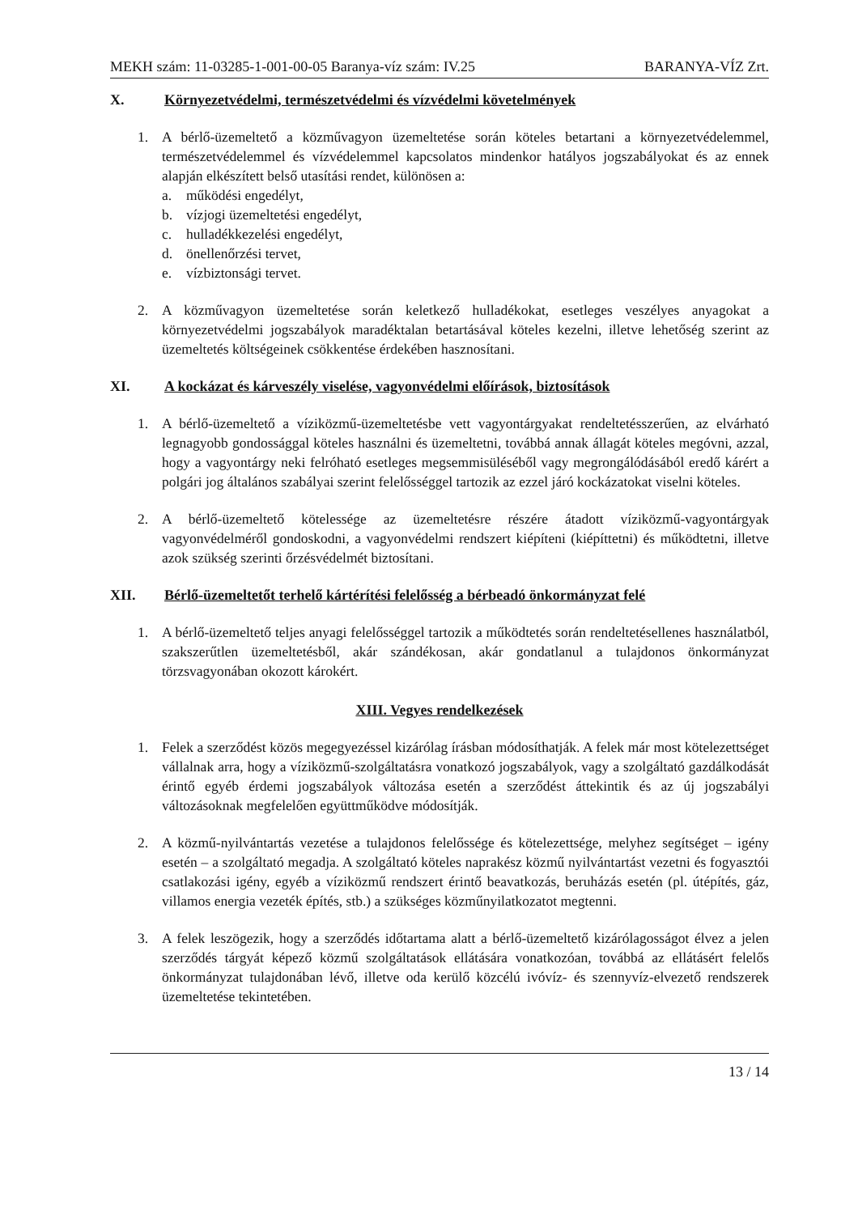MEKH szám: 11-03285-1-001-00-05 Baranya-víz szám: IV.25 BARANYA-VÍZ Zrt.
X. Környezetvédelmi, természetvédelmi és vízvédelmi követelmények
1. A bérlő-üzemeltető a közművagyon üzemeltetése során köteles betartani a környezetvédelemmel, természetvédelemmel és vízvédelemmel kapcsolatos mindenkor hatályos jogszabályokat és az ennek alapján elkészített belső utasítási rendet, különösen a:
a. működési engedélyt,
b. vízjogi üzemeltetési engedélyt,
c. hulladékkezelési engedélyt,
d. önellenőrzési tervet,
e. vízbiztonsági tervet.
2. A közművagyon üzemeltetése során keletkező hulladékokat, esetleges veszélyes anyagokat a környezetvédelmi jogszabályok maradéktalan betartásával köteles kezelni, illetve lehetőség szerint az üzemeltetés költségeinek csökkentése érdekében hasznosítani.
XI. A kockázat és kárveszély viselése, vagyonvédelmi előírások, biztosítások
1. A bérlő-üzemeltető a víziközmű-üzemeltetésbe vett vagyontárgyakat rendeltetésszerűen, az elvárható legnagyobb gondossággal köteles használni és üzemeltetni, továbbá annak állagát köteles megóvni, azzal, hogy a vagyontárgy neki felróható esetleges megsemmisüléséből vagy megrongálódásából eredő kárért a polgári jog általános szabályai szerint felelősséggel tartozik az ezzel járó kockázatokat viselni köteles.
2. A bérlő-üzemeltető kötelessége az üzemeltetésre részére átadott víziközmű-vagyontárgyak vagyonvédelméről gondoskodni, a vagyonvédelmi rendszert kiépíteni (kiépíttetni) és működtetni, illetve azok szükség szerinti őrzésvédelmét biztosítani.
XII. Bérlő-üzemeltetőt terhelő kártérítési felelősség a bérbeadó önkormányzat felé
1. A bérlő-üzemeltető teljes anyagi felelősséggel tartozik a működtetés során rendeltetésellenes használatból, szakszerűtlen üzemeltetésből, akár szándékosan, akár gondatlanul a tulajdonos önkormányzat törzsvagyonában okozott károkért.
XIII. Vegyes rendelkezések
1. Felek a szerződést közös megegyezéssel kizárólag írásban módosíthatják. A felek már most kötelezettséget vállalnak arra, hogy a víziközmű-szolgáltatásra vonatkozó jogszabályok, vagy a szolgáltató gazdálkodását érintő egyéb érdemi jogszabályok változása esetén a szerződést áttekintik és az új jogszabályi változásoknak megfelelően együttműködve módosítják.
2. A közmű-nyilvántartás vezetése a tulajdonos felelőssége és kötelezettsége, melyhez segítséget – igény esetén – a szolgáltató megadja. A szolgáltató köteles naprakész közmű nyilvántartást vezetni és fogyasztói csatlakozási igény, egyéb a víziközmű rendszert érintő beavatkozás, beruházás esetén (pl. útépítés, gáz, villamos energia vezeték építés, stb.) a szükséges közműnyilatkozatot megtenni.
3. A felek leszögezik, hogy a szerződés időtartama alatt a bérlő-üzemeltető kizárólagosságot élvez a jelen szerződés tárgyát képező közmű szolgáltatások ellátására vonatkozóan, továbbá az ellátásért felelős önkormányzat tulajdonában lévő, illetve oda kerülő közcélú ivóvíz- és szennyvíz-elvezető rendszerek üzemeltetése tekintetében.
13 / 14